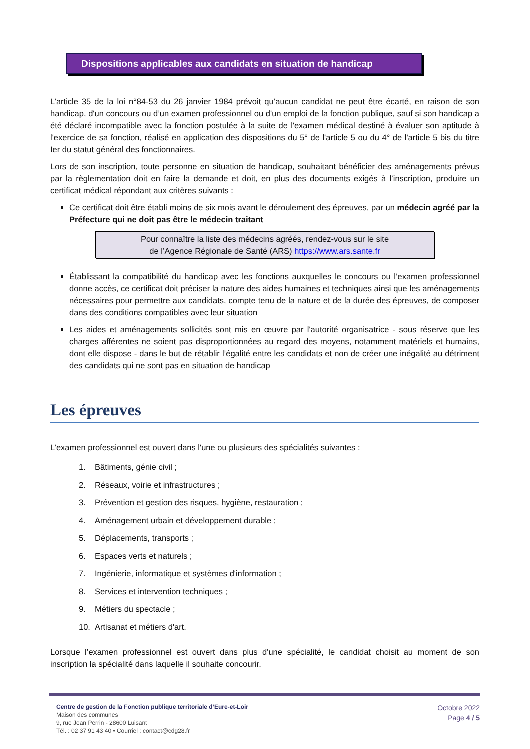Dispositions applicables aux candidats en situation de handicap
L’article 35 de la loi n°84-53 du 26 janvier 1984 prévoit qu’aucun candidat ne peut être écarté, en raison de son handicap, d'un concours ou d’un examen professionnel ou d'un emploi de la fonction publique, sauf si son handicap a été déclaré incompatible avec la fonction postulée à la suite de l'examen médical destiné à évaluer son aptitude à l'exercice de sa fonction, réalisé en application des dispositions du 5° de l'article 5 ou du 4° de l'article 5 bis du titre Ier du statut général des fonctionnaires.
Lors de son inscription, toute personne en situation de handicap, souhaitant bénéficier des aménagements prévus par la règlementation doit en faire la demande et doit, en plus des documents exigés à l’inscription, produire un certificat médical répondant aux critères suivants :
Ce certificat doit être établi moins de six mois avant le déroulement des épreuves, par un médecin agréé par la Préfecture qui ne doit pas être le médecin traitant
Pour connaître la liste des médecins agréés, rendez-vous sur le site
de l’Agence Régionale de Santé (ARS) https://www.ars.sante.fr
Établissant la compatibilité du handicap avec les fonctions auxquelles le concours ou l’examen professionnel donne accès, ce certificat doit préciser la nature des aides humaines et techniques ainsi que les aménagements nécessaires pour permettre aux candidats, compte tenu de la nature et de la durée des épreuves, de composer dans des conditions compatibles avec leur situation
Les aides et aménagements sollicités sont mis en œuvre par l'autorité organisatrice - sous réserve que les charges afférentes ne soient pas disproportionnées au regard des moyens, notamment matériels et humains, dont elle dispose - dans le but de rétablir l’égalité entre les candidats et non de créer une inégalité au détriment des candidats qui ne sont pas en situation de handicap
Les épreuves
L’examen professionnel est ouvert dans l'une ou plusieurs des spécialités suivantes :
1. Bâtiments, génie civil ;
2. Réseaux, voirie et infrastructures ;
3. Prévention et gestion des risques, hygiène, restauration ;
4. Aménagement urbain et développement durable ;
5. Déplacements, transports ;
6. Espaces verts et naturels ;
7. Ingénierie, informatique et systèmes d'information ;
8. Services et intervention techniques ;
9. Métiers du spectacle ;
10. Artisanat et métiers d'art.
Lorsque l’examen professionnel est ouvert dans plus d'une spécialité, le candidat choisit au moment de son inscription la spécialité dans laquelle il souhaite concourir.
Centre de gestion de la Fonction publique territoriale d’Eure-et-Loir
Maison des communes
9, rue Jean Perrin - 28600 Luisant
Tél. : 02 37 91 43 40 • Courriel : contact@cdg28.fr
Octobre 2022
Page 4 / 5